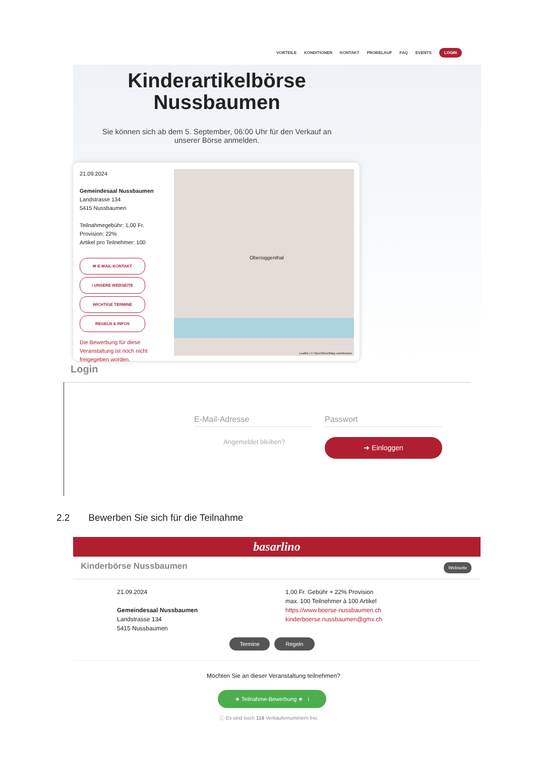VORTEILE KONDITIONEN KONTAKT PROBELAUF FAQ EVENTS LOGIN
Kinderartikelbörse Nussbaumen
Sie können sich ab dem 5. September, 06:00 Uhr für den Verkauf an unserer Börse anmelden.
21.09.2024
Gemeindesaal Nussbaumen
Landstrasse 134
5415 Nussbaumen
Teilnahmegebühr: 1,00 Fr.
Provision: 22%
Artikel pro Teilnehmer: 100
✉ E-MAIL-KONTAKT
i UNSERE WEBSEITE
WICHTIGE TERMINE
REGELN & INFOS
Die Bewerbung für diese Veranstaltung ist noch nicht freigegeben worden.
Obersiggenthal
Leaflet | © OpenStreetMap contributors
Login
E-Mail-Adresse Passwort
Angemeldet bleiben? ➜ Einloggen
2.2 Bewerben Sie sich für die Teilnahme
basarlino
Kinderbörse Nussbaumen Webseite
21.09.2024
Gemeindesaal Nussbaumen
Landstrasse 134
5415 Nussbaumen
1,00 Fr. Gebühr + 22% Provision
max. 100 Teilnehmer à 100 Artikel
https://www.boerse-nussbaumen.ch
kinderboerse.nussbaumen@gmx.ch
Termine Regeln
Möchten Sie an dieser Veranstaltung teilnehmen?
★ Teilnahme-Bewerbung ★ i
ⓘ Es sind noch 116 Verkäufernummern frei.